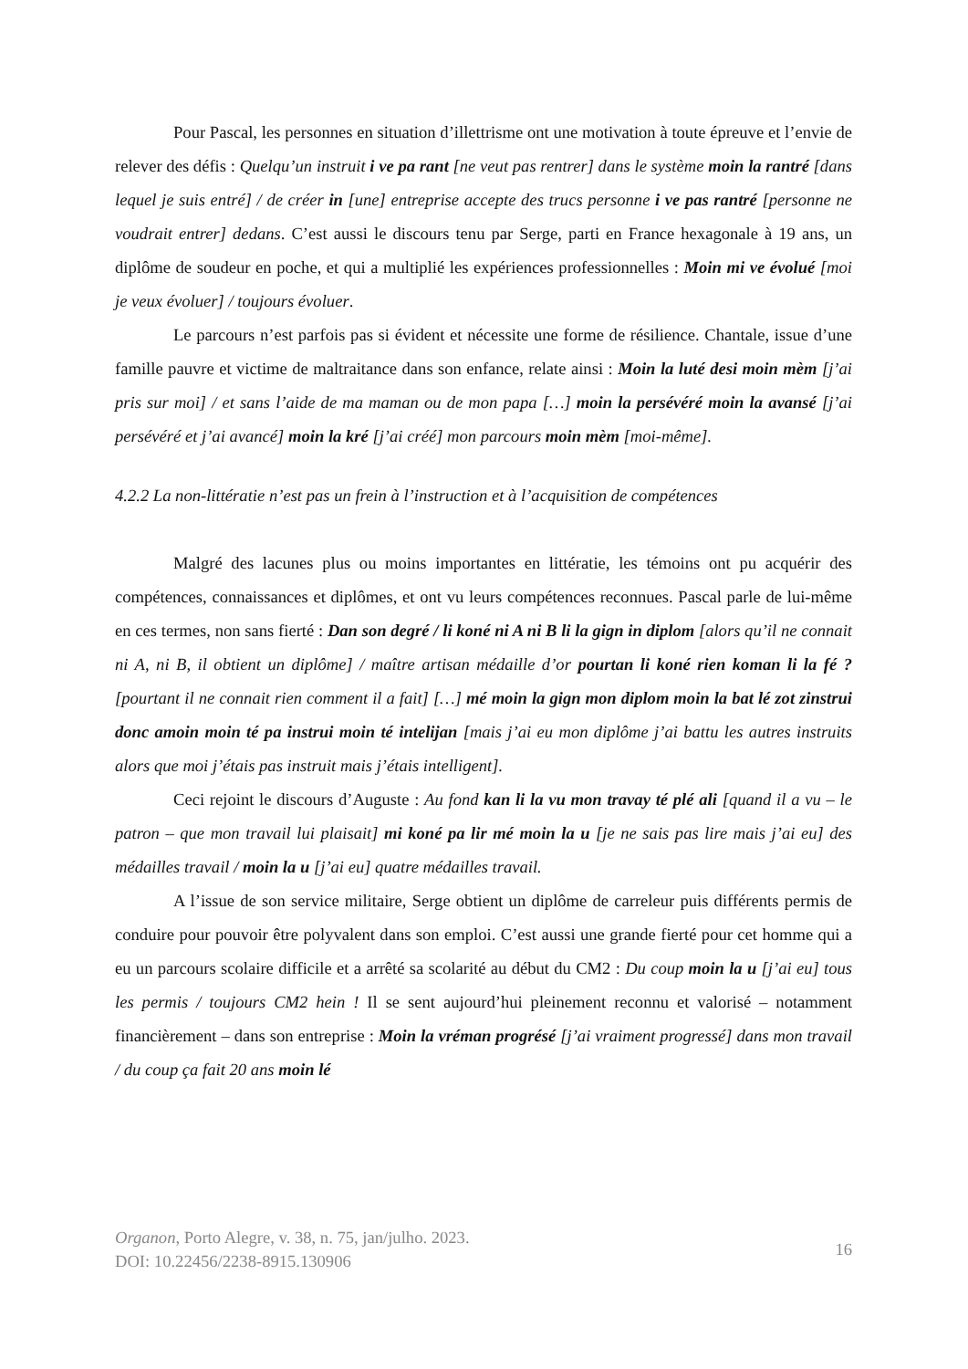Pour Pascal, les personnes en situation d’illettrisme ont une motivation à toute épreuve et l’envie de relever des défis : Quelqu’un instruit i ve pa rant [ne veut pas rentrer] dans le système moin la rantré [dans lequel je suis entré] / de créer in [une] entreprise accepte des trucs personne i ve pas rantré [personne ne voudrait entrer] dedans. C’est aussi le discours tenu par Serge, parti en France hexagonale à 19 ans, un diplôme de soudeur en poche, et qui a multiplié les expériences professionnelles : Moin mi ve évolué [moi je veux évoluer] / toujours évoluer.
Le parcours n’est parfois pas si évident et nécessite une forme de résilience. Chantale, issue d’une famille pauvre et victime de maltraitance dans son enfance, relate ainsi : Moin la luté desi moin mèm [j’ai pris sur moi] / et sans l’aide de ma maman ou de mon papa […] moin la persévéré moin la avansé [j’ai persévéré et j’ai avancé] moin la kré [j’ai créé] mon parcours moin mèm [moi-même].
4.2.2 La non-littératie n’est pas un frein à l’instruction et à l’acquisition de compétences
Malgré des lacunes plus ou moins importantes en littératie, les témoins ont pu acquérir des compétences, connaissances et diplômes, et ont vu leurs compétences reconnues. Pascal parle de lui-même en ces termes, non sans fierté : Dan son degré / li koné ni A ni B li la gign in diplom [alors qu’il ne connait ni A, ni B, il obtient un diplôme] / maître artisan médaille d’or pourtan li koné rien koman li la fé ? [pourtant il ne connait rien comment il a fait] […] mé moin la gign mon diplom moin la bat lé zot zinstrui donc amoin moin té pa instrui moin té intelijan [mais j’ai eu mon diplôme j’ai battu les autres instruits alors que moi j’étais pas instruit mais j’étais intelligent].
Ceci rejoint le discours d’Auguste : Au fond kan li la vu mon travay té plé ali [quand il a vu – le patron – que mon travail lui plaisait] mi koné pa lir mé moin la u [je ne sais pas lire mais j’ai eu] des médailles travail / moin la u [j’ai eu] quatre médailles travail.
A l’issue de son service militaire, Serge obtient un diplôme de carreleur puis différents permis de conduire pour pouvoir être polyvalent dans son emploi. C’est aussi une grande fierté pour cet homme qui a eu un parcours scolaire difficile et a arrêté sa scolarité au début du CM2 : Du coup moin la u [j’ai eu] tous les permis / toujours CM2 hein ! Il se sent aujourd’hui pleinement reconnu et valorisé – notamment financièrement – dans son entreprise : Moin la vréman progrésé [j’ai vraiment progressé] dans mon travail / du coup ça fait 20 ans moin lé
Organon, Porto Alegre, v. 38, n. 75, jan/julho. 2023.
DOI: 10.22456/2238-8915.130906
16